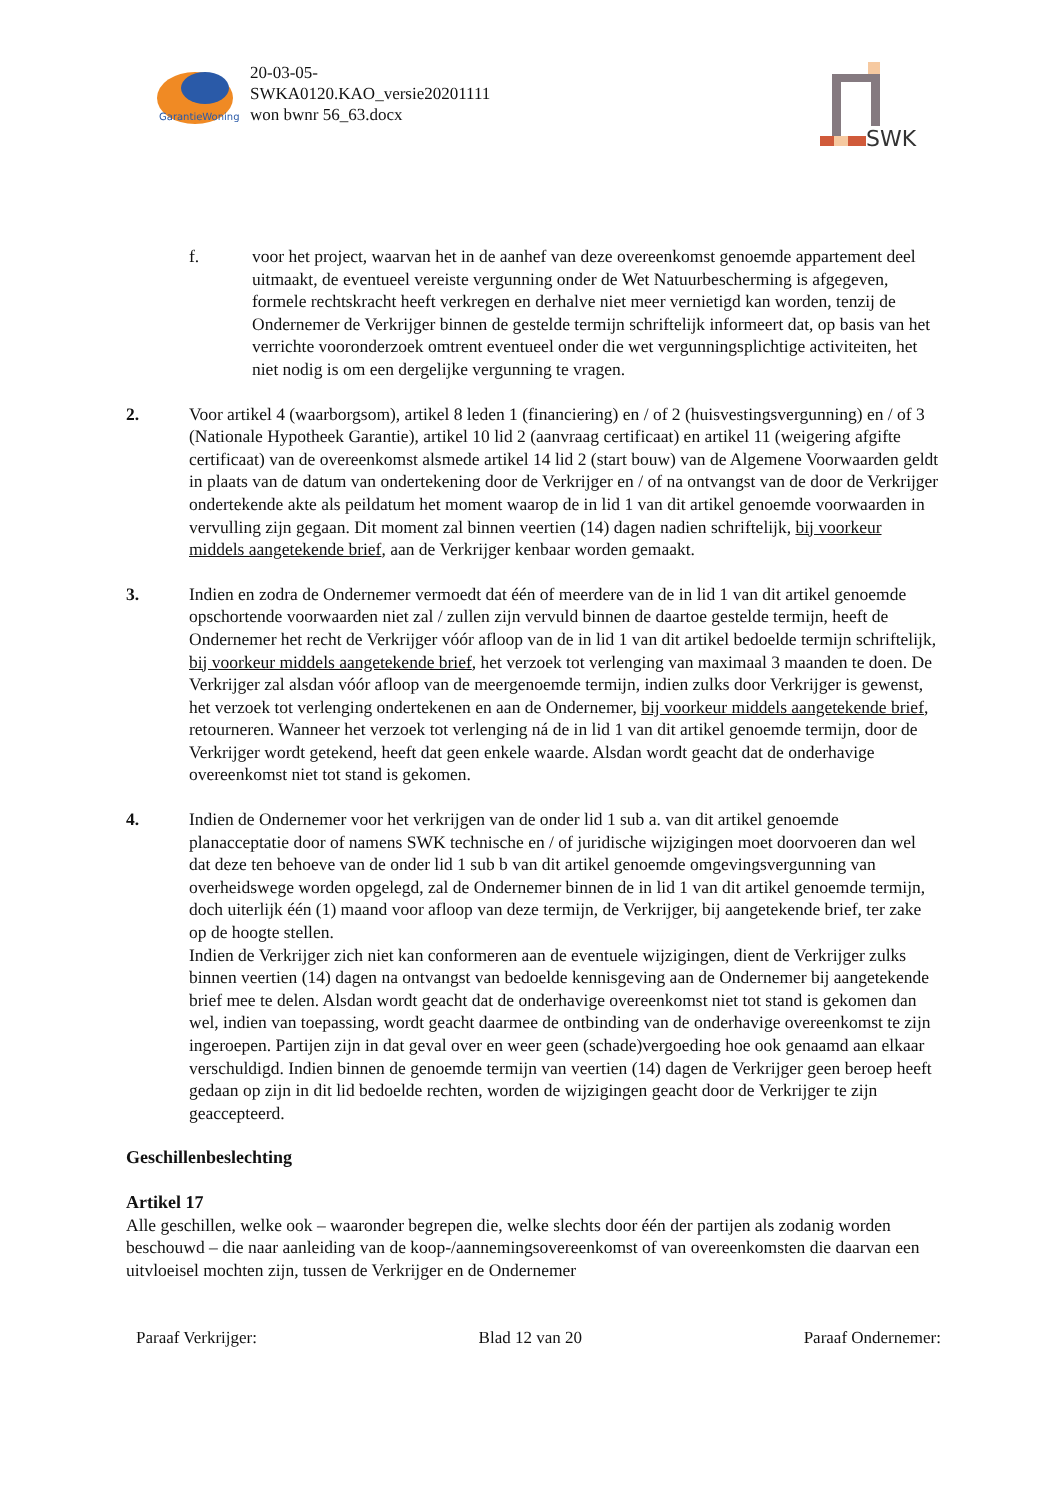GarantieWoning
20-03-05-
SWKA0120.KAO_versie20201111
won bwnr 56_63.docx
SWK
f. voor het project, waarvan het in de aanhef van deze overeenkomst genoemde appartement deel uitmaakt, de eventueel vereiste vergunning onder de Wet Natuurbescherming is afgegeven, formele rechtskracht heeft verkregen en derhalve niet meer vernietigd kan worden, tenzij de Ondernemer de Verkrijger binnen de gestelde termijn schriftelijk informeert dat, op basis van het verrichte vooronderzoek omtrent eventueel onder die wet vergunningsplichtige activiteiten, het niet nodig is om een dergelijke vergunning te vragen.
2. Voor artikel 4 (waarborgsom), artikel 8 leden 1 (financiering) en / of 2 (huisvestingsvergunning) en / of 3 (Nationale Hypotheek Garantie), artikel 10 lid 2 (aanvraag certificaat) en artikel 11 (weigering afgifte certificaat) van de overeenkomst alsmede artikel 14 lid 2 (start bouw) van de Algemene Voorwaarden geldt in plaats van de datum van ondertekening door de Verkrijger en / of na ontvangst van de door de Verkrijger ondertekende akte als peildatum het moment waarop de in lid 1 van dit artikel genoemde voorwaarden in vervulling zijn gegaan. Dit moment zal binnen veertien (14) dagen nadien schriftelijk, bij voorkeur middels aangetekende brief, aan de Verkrijger kenbaar worden gemaakt.
3. Indien en zodra de Ondernemer vermoedt dat één of meerdere van de in lid 1 van dit artikel genoemde opschortende voorwaarden niet zal / zullen zijn vervuld binnen de daartoe gestelde termijn, heeft de Ondernemer het recht de Verkrijger vóór afloop van de in lid 1 van dit artikel bedoelde termijn schriftelijk, bij voorkeur middels aangetekende brief, het verzoek tot verlenging van maximaal 3 maanden te doen. De Verkrijger zal alsdan vóór afloop van de meergenoemde termijn, indien zulks door Verkrijger is gewenst, het verzoek tot verlenging ondertekenen en aan de Ondernemer, bij voorkeur middels aangetekende brief, retourneren. Wanneer het verzoek tot verlenging ná de in lid 1 van dit artikel genoemde termijn, door de Verkrijger wordt getekend, heeft dat geen enkele waarde. Alsdan wordt geacht dat de onderhavige overeenkomst niet tot stand is gekomen.
4. Indien de Ondernemer voor het verkrijgen van de onder lid 1 sub a. van dit artikel genoemde planacceptatie door of namens SWK technische en / of juridische wijzigingen moet doorvoeren dan wel dat deze ten behoeve van de onder lid 1 sub b van dit artikel genoemde omgevingsvergunning van overheidswege worden opgelegd, zal de Ondernemer binnen de in lid 1 van dit artikel genoemde termijn, doch uiterlijk één (1) maand voor afloop van deze termijn, de Verkrijger, bij aangetekende brief, ter zake op de hoogte stellen.
Indien de Verkrijger zich niet kan conformeren aan de eventuele wijzigingen, dient de Verkrijger zulks binnen veertien (14) dagen na ontvangst van bedoelde kennisgeving aan de Ondernemer bij aangetekende brief mee te delen. Alsdan wordt geacht dat de onderhavige overeenkomst niet tot stand is gekomen dan wel, indien van toepassing, wordt geacht daarmee de ontbinding van de onderhavige overeenkomst te zijn ingeroepen. Partijen zijn in dat geval over en weer geen (schade)vergoeding hoe ook genaamd aan elkaar verschuldigd. Indien binnen de genoemde termijn van veertien (14) dagen de Verkrijger geen beroep heeft gedaan op zijn in dit lid bedoelde rechten, worden de wijzigingen geacht door de Verkrijger te zijn geaccepteerd.
Geschillenbeslechting
Artikel 17
Alle geschillen, welke ook – waaronder begrepen die, welke slechts door één der partijen als zodanig worden beschouwd – die naar aanleiding van de koop-/aannemingsovereenkomst of van overeenkomsten die daarvan een uitvloeisel mochten zijn, tussen de Verkrijger en de Ondernemer
Paraaf Verkrijger: Blad 12 van 20 Paraaf Ondernemer: